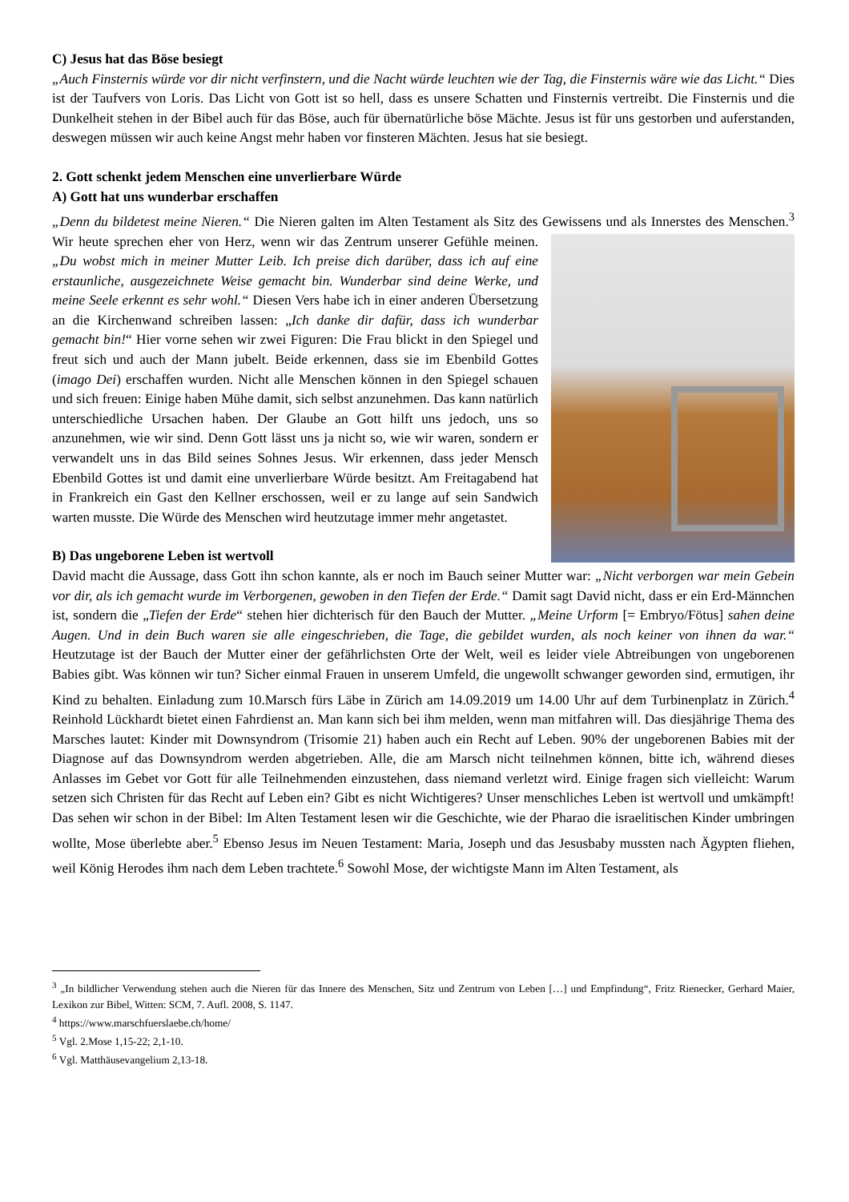C) Jesus hat das Böse besiegt
„Auch Finsternis würde vor dir nicht verfinstern, und die Nacht würde leuchten wie der Tag, die Finsternis wäre wie das Licht.“ Dies ist der Taufvers von Loris. Das Licht von Gott ist so hell, dass es unsere Schatten und Finsternis vertreibt. Die Finsternis und die Dunkelheit stehen in der Bibel auch für das Böse, auch für übernatürliche böse Mächte. Jesus ist für uns gestorben und auferstanden, deswegen müssen wir auch keine Angst mehr haben vor finsteren Mächten. Jesus hat sie besiegt.
2. Gott schenkt jedem Menschen eine unverlierbare Würde
A) Gott hat uns wunderbar erschaffen
„Denn du bildetest meine Nieren.“ Die Nieren galten im Alten Testament als Sitz des Gewissens und als Innerstes des Menschen.<sup>3</sup> Wir heute sprechen eher von Herz, wenn wir das Zentrum unserer Gefühle meinen. „Du wobst mich in meiner Mutter Leib. Ich preise dich darüber, dass ich auf eine erstaunliche, ausgezeichnete Weise gemacht bin. Wunderbar sind deine Werke, und meine Seele erkennt es sehr wohl.“ Diesen Vers habe ich in einer anderen Übersetzung an die Kirchenwand schreiben lassen: „Ich danke dir dafür, dass ich wunderbar gemacht bin!“ Hier vorne sehen wir zwei Figuren: Die Frau blickt in den Spiegel und freut sich und auch der Mann jubelt. Beide erkennen, dass sie im Ebenbild Gottes (imago Dei) erschaffen wurden. Nicht alle Menschen können in den Spiegel schauen und sich freuen: Einige haben Mühe damit, sich selbst anzunehmen. Das kann natürlich unterschiedliche Ursachen haben. Der Glaube an Gott hilft uns jedoch, uns so anzunehmen, wie wir sind. Denn Gott lässt uns ja nicht so, wie wir waren, sondern er verwandelt uns in das Bild seines Sohnes Jesus. Wir erkennen, dass jeder Mensch Ebenbild Gottes ist und damit eine unverlierbare Würde besitzt. Am Freitagabend hat in Frankreich ein Gast den Kellner erschossen, weil er zu lange auf sein Sandwich warten musste. Die Würde des Menschen wird heutzutage immer mehr angetastet.
B) Das ungeborene Leben ist wertvoll
David macht die Aussage, dass Gott ihn schon kannte, als er noch im Bauch seiner Mutter war: „Nicht verborgen war mein Gebein vor dir, als ich gemacht wurde im Verborgenen, gewoben in den Tiefen der Erde.“ Damit sagt David nicht, dass er ein Erd-Männchen ist, sondern die „Tiefen der Erde“ stehen hier dichterisch für den Bauch der Mutter. „Meine Urform [= Embryo/Fötus] sahen deine Augen. Und in dein Buch waren sie alle eingeschrieben, die Tage, die gebildet wurden, als noch keiner von ihnen da war.“ Heutzutage ist der Bauch der Mutter einer der gefährlichsten Orte der Welt, weil es leider viele Abtreibungen von ungeborenen Babies gibt. Was können wir tun? Sicher einmal Frauen in unserem Umfeld, die ungewollt schwanger geworden sind, ermutigen, ihr Kind zu behalten. Einladung zum 10.Marsch fürs Läbe in Zürich am 14.09.2019 um 14.00 Uhr auf dem Turbinenplatz in Zürich.<sup>4</sup> Reinhold Lückhardt bietet einen Fahrdienst an. Man kann sich bei ihm melden, wenn man mitfahren will. Das diesjährige Thema des Marsches lautet: Kinder mit Downsyndrom (Trisomie 21) haben auch ein Recht auf Leben. 90% der ungeborenen Babies mit der Diagnose auf das Downsyndrom werden abgetrieben. Alle, die am Marsch nicht teilnehmen können, bitte ich, während dieses Anlasses im Gebet vor Gott für alle Teilnehmenden einzustehen, dass niemand verletzt wird. Einige fragen sich vielleicht: Warum setzen sich Christen für das Recht auf Leben ein? Gibt es nicht Wichtigeres? Unser menschliches Leben ist wertvoll und umkämpft! Das sehen wir schon in der Bibel: Im Alten Testament lesen wir die Geschichte, wie der Pharao die israelitischen Kinder umbringen wollte, Mose überlebte aber.<sup>5</sup> Ebenso Jesus im Neuen Testament: Maria, Joseph und das Jesusbaby mussten nach Ägypten fliehen, weil König Herodes ihm nach dem Leben trachtete.<sup>6</sup> Sowohl Mose, der wichtigste Mann im Alten Testament, als
<sup>3</sup> „In bildlicher Verwendung stehen auch die Nieren für das Innere des Menschen, Sitz und Zentrum von Leben […] und Empfindung“, Fritz Rienecker, Gerhard Maier, Lexikon zur Bibel, Witten: SCM, 7. Aufl. 2008, S. 1147.
<sup>4</sup> https://www.marschfuerslaebe.ch/home/
<sup>5</sup> Vgl. 2.Mose 1,15-22; 2,1-10.
<sup>6</sup> Vgl. Matthäusevangelium 2,13-18.